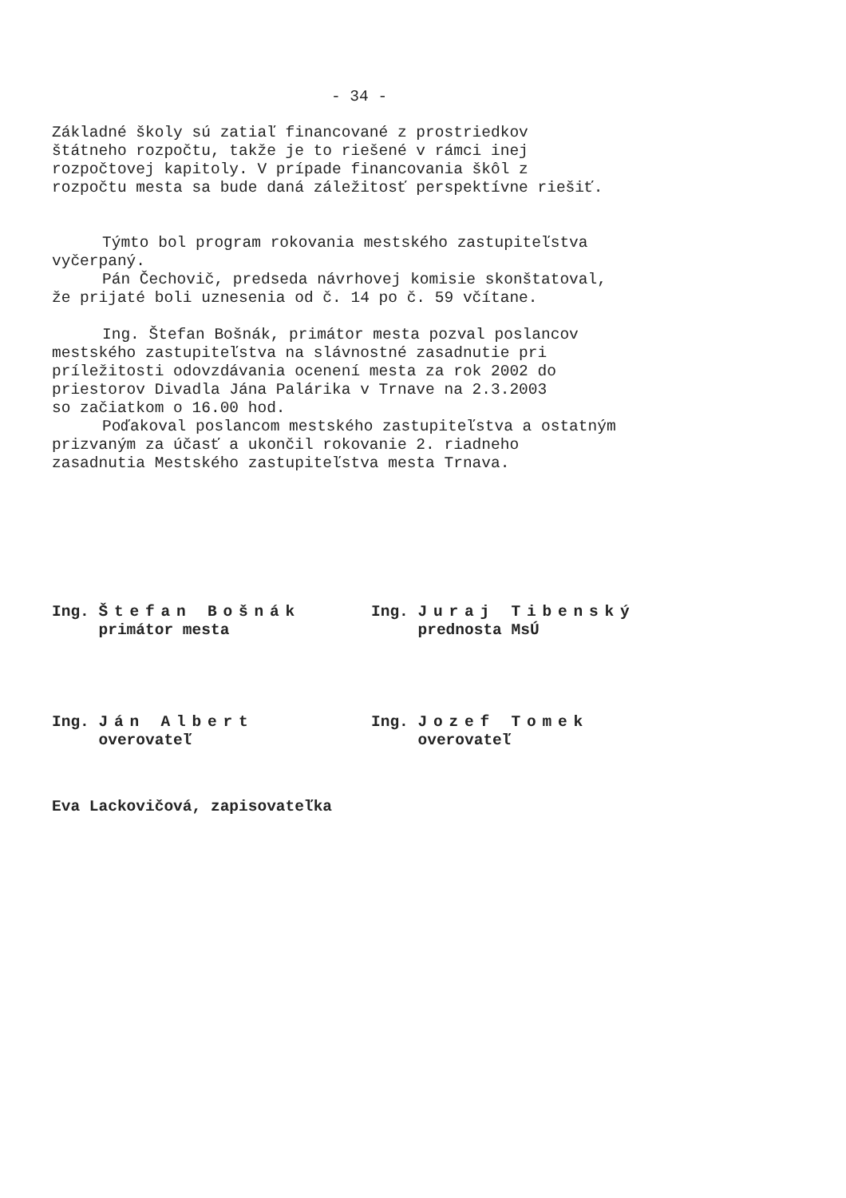- 34 -
Základné školy sú zatiaľ financované z prostriedkov
štátneho rozpočtu, takže je to riešené v rámci inej
rozpočtovej kapitoly. V prípade financovania škôl z
rozpočtu mesta sa bude daná záležitosť perspektívne riešiť.
Týmto bol program rokovania mestského zastupiteľstva
vyčerpaný.
Pán Čechovič, predseda návrhovej komisie skonštatoval,
že prijaté boli uznesenia od č. 14 po č. 59 včítane.
Ing. Štefan Bošnák, primátor mesta pozval poslancov
mestského zastupiteľstva na slávnostné zasadnutie pri
príležitosti odovzdávania ocenení mesta za rok 2002 do
priestorov Divadla Jána Palárika v Trnave na 2.3.2003
so začiatkom o 16.00 hod.
Poďakoval poslancom mestského zastupiteľstva a ostatným
prizvaným za účasť a ukončil rokovanie 2. riadneho
zasadnutia Mestského zastupiteľstva mesta Trnava.
Ing. Štefan Bošnák
primátor mesta
Ing. Juraj Tibenský
prednosta MsÚ
Ing. Ján Albert
overovateľ
Ing. Jozef Tomek
overovateľ
Eva Lackovičová, zapisovateľka